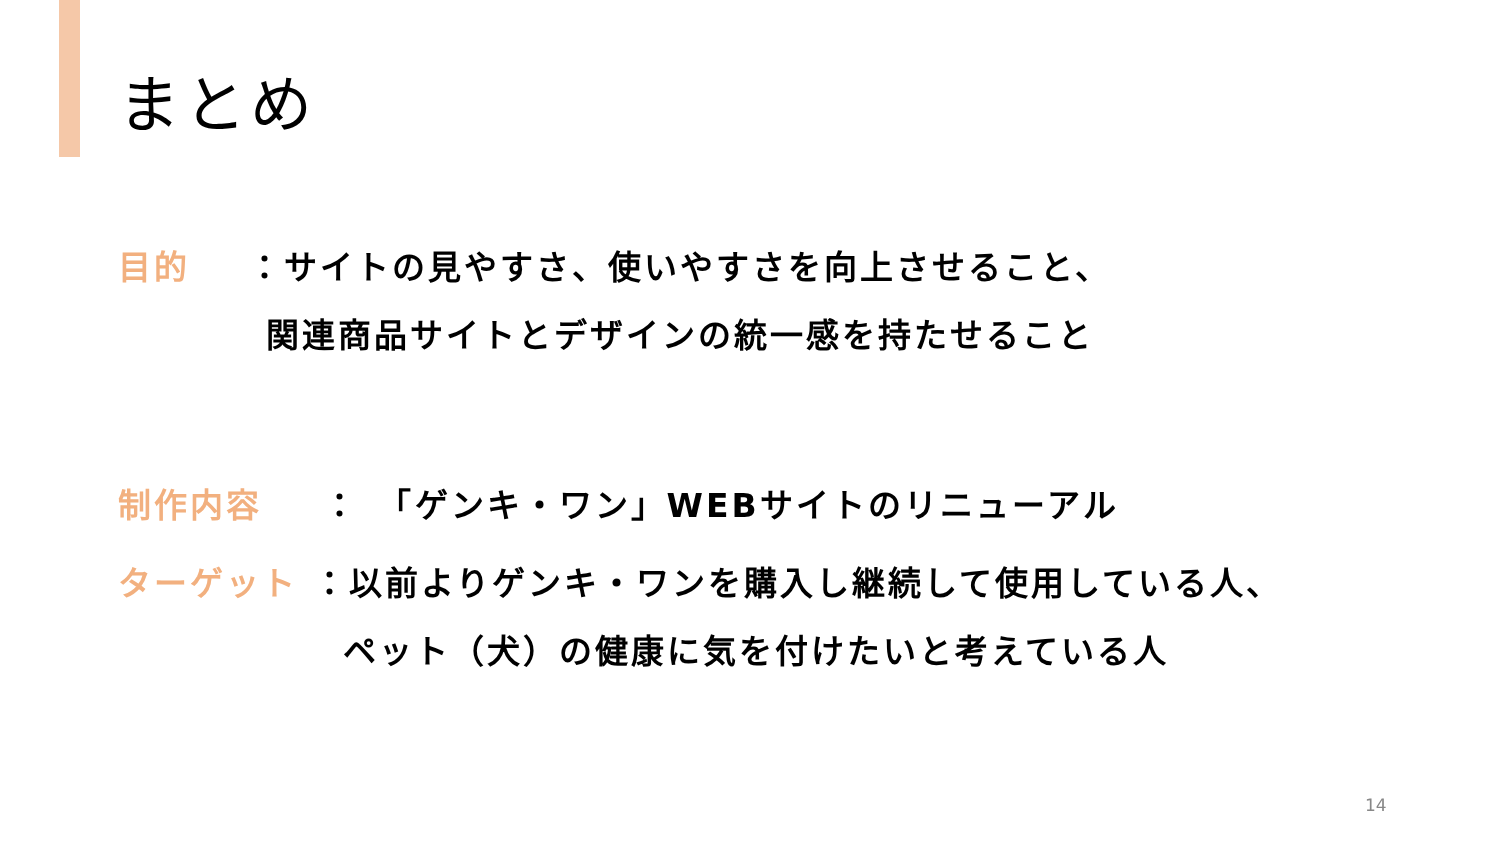まとめ
目的 ：サイトの見やすさ、使いやすさを向上させること、
関連商品サイトとデザインの統一感を持たせること
制作内容 ：　「ゲンキ・ワン」WEBサイトのリニューアル
ターゲット ：以前よりゲンキ・ワンを購入し継続して使用している人、
ペット（犬）の健康に気を付けたいと考えている人
14